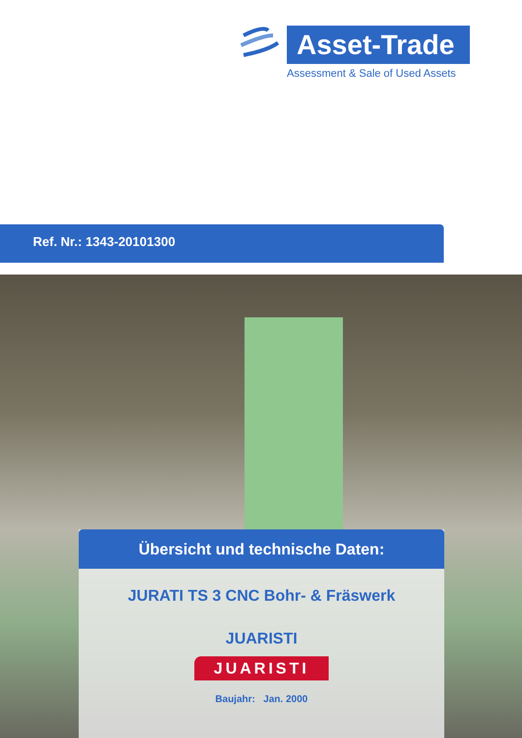Asset-Trade
Assessment & Sale of Used Assets
Ref. Nr.: 1343-20101300
Übersicht und technische Daten:
JURATI TS 3 CNC Bohr- & Fräswerk
JUARISTI
JUARISTI
Baujahr: Jan. 2000